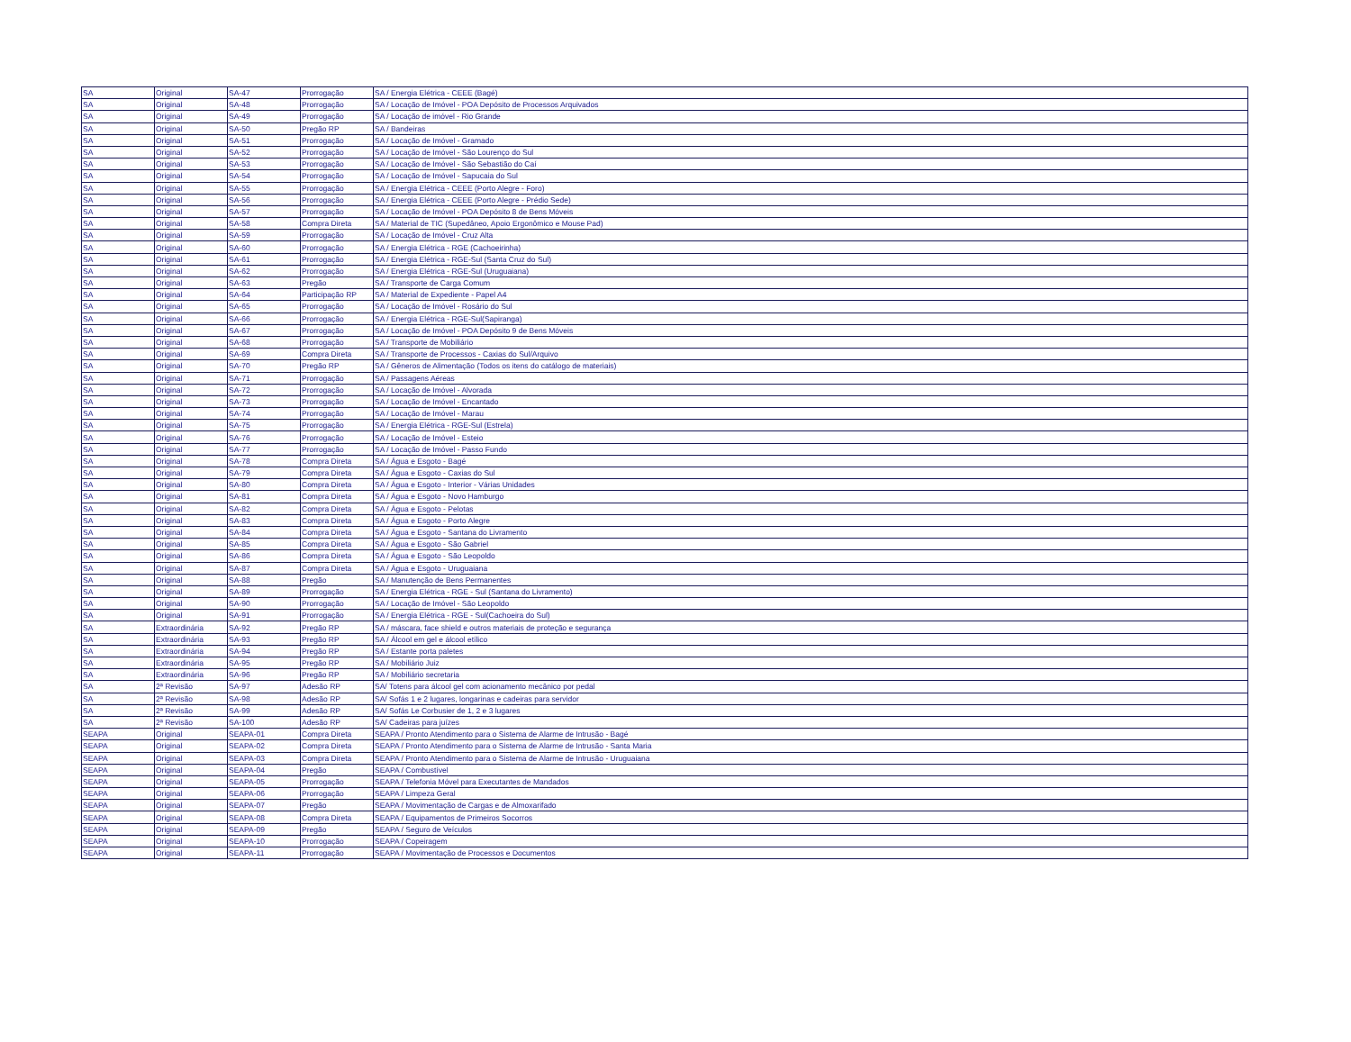| SA | Original | SA-47 | Prorrogação | SA / Energia Elétrica - CEEE (Bagé) |
| SA | Original | SA-48 | Prorrogação | SA / Locação de Imóvel - POA Depósito de Processos Arquivados |
| SA | Original | SA-49 | Prorrogação | SA / Locação de imóvel - Rio Grande |
| SA | Original | SA-50 | Pregão RP | SA / Bandeiras |
| SA | Original | SA-51 | Prorrogação | SA / Locação de Imóvel - Gramado |
| SA | Original | SA-52 | Prorrogação | SA / Locação de Imóvel - São Lourenço do Sul |
| SA | Original | SA-53 | Prorrogação | SA / Locação de Imóvel - São Sebastião do Caí |
| SA | Original | SA-54 | Prorrogação | SA / Locação de Imóvel - Sapucaia do Sul |
| SA | Original | SA-55 | Prorrogação | SA / Energia Elétrica - CEEE (Porto Alegre - Foro) |
| SA | Original | SA-56 | Prorrogação | SA / Energia Elétrica - CEEE (Porto Alegre - Prédio Sede) |
| SA | Original | SA-57 | Prorrogação | SA / Locação de Imóvel - POA Depósito 8 de Bens Móveis |
| SA | Original | SA-58 | Compra Direta | SA / Material de TIC (Supedâneo, Apoio Ergonômico e Mouse Pad) |
| SA | Original | SA-59 | Prorrogação | SA / Locação de Imóvel - Cruz Alta |
| SA | Original | SA-60 | Prorrogação | SA / Energia Elétrica - RGE (Cachoeirinha) |
| SA | Original | SA-61 | Prorrogação | SA / Energia Elétrica - RGE-Sul (Santa Cruz do Sul) |
| SA | Original | SA-62 | Prorrogação | SA / Energia Elétrica - RGE-Sul (Uruguaiana) |
| SA | Original | SA-63 | Pregão | SA / Transporte de Carga Comum |
| SA | Original | SA-64 | Participação RP | SA / Material de Expediente - Papel A4 |
| SA | Original | SA-65 | Prorrogação | SA / Locação de Imóvel - Rosário do Sul |
| SA | Original | SA-66 | Prorrogação | SA / Energia Elétrica - RGE-Sul(Sapiranga) |
| SA | Original | SA-67 | Prorrogação | SA / Locação de Imóvel - POA Depósito 9 de Bens Móveis |
| SA | Original | SA-68 | Prorrogação | SA / Transporte de Mobiliário |
| SA | Original | SA-69 | Compra Direta | SA / Transporte de Processos - Caxias do Sul/Arquivo |
| SA | Original | SA-70 | Pregão RP | SA / Gêneros de Alimentação (Todos os itens do catálogo de materiais) |
| SA | Original | SA-71 | Prorrogação | SA / Passagens Aéreas |
| SA | Original | SA-72 | Prorrogação | SA / Locação de Imóvel - Alvorada |
| SA | Original | SA-73 | Prorrogação | SA / Locação de Imóvel - Encantado |
| SA | Original | SA-74 | Prorrogação | SA / Locação de Imóvel - Marau |
| SA | Original | SA-75 | Prorrogação | SA / Energia Elétrica - RGE-Sul (Estrela) |
| SA | Original | SA-76 | Prorrogação | SA / Locação de Imóvel - Esteio |
| SA | Original | SA-77 | Prorrogação | SA / Locação de Imóvel - Passo Fundo |
| SA | Original | SA-78 | Compra Direta | SA / Água e Esgoto - Bagé |
| SA | Original | SA-79 | Compra Direta | SA / Água e Esgoto - Caxias do Sul |
| SA | Original | SA-80 | Compra Direta | SA / Água e Esgoto - Interior - Várias Unidades |
| SA | Original | SA-81 | Compra Direta | SA / Água e Esgoto - Novo Hamburgo |
| SA | Original | SA-82 | Compra Direta | SA / Água e Esgoto - Pelotas |
| SA | Original | SA-83 | Compra Direta | SA / Água e Esgoto - Porto Alegre |
| SA | Original | SA-84 | Compra Direta | SA / Água e Esgoto - Santana do Livramento |
| SA | Original | SA-85 | Compra Direta | SA / Água e Esgoto - São Gabriel |
| SA | Original | SA-86 | Compra Direta | SA / Água e Esgoto - São Leopoldo |
| SA | Original | SA-87 | Compra Direta | SA / Água e Esgoto - Uruguaiana |
| SA | Original | SA-88 | Pregão | SA / Manutenção de Bens Permanentes |
| SA | Original | SA-89 | Prorrogação | SA / Energia Elétrica - RGE - Sul (Santana do Livramento) |
| SA | Original | SA-90 | Prorrogação | SA / Locação de Imóvel - São Leopoldo |
| SA | Original | SA-91 | Prorrogação | SA / Energia Elétrica - RGE - Sul(Cachoeira do Sul) |
| SA | Extraordinária | SA-92 | Pregão RP | SA / máscara, face shield e outros materiais de proteção e segurança |
| SA | Extraordinária | SA-93 | Pregão RP | SA / Álcool em gel e álcool etílico |
| SA | Extraordinária | SA-94 | Pregão RP | SA / Estante porta paletes |
| SA | Extraordinária | SA-95 | Pregão RP | SA / Mobiliário Juiz |
| SA | Extraordinária | SA-96 | Pregão RP | SA / Mobiliário secretaria |
| SA | 2ª Revisão | SA-97 | Adesão RP | SA/ Totens para álcool gel com acionamento mecânico por pedal |
| SA | 2ª Revisão | SA-98 | Adesão RP | SA/ Sofás 1 e 2 lugares, longarinas e cadeiras para servidor |
| SA | 2ª Revisão | SA-99 | Adesão RP | SA/ Sofás Le Corbusier de 1, 2 e 3 lugares |
| SA | 2ª Revisão | SA-100 | Adesão RP | SA/ Cadeiras para juízes |
| SEAPA | Original | SEAPA-01 | Compra Direta | SEAPA / Pronto Atendimento para o Sistema de Alarme de Intrusão - Bagé |
| SEAPA | Original | SEAPA-02 | Compra Direta | SEAPA / Pronto Atendimento para o Sistema de Alarme de Intrusão - Santa Maria |
| SEAPA | Original | SEAPA-03 | Compra Direta | SEAPA / Pronto Atendimento para o Sistema de Alarme de Intrusão - Uruguaiana |
| SEAPA | Original | SEAPA-04 | Pregão | SEAPA / Combustível |
| SEAPA | Original | SEAPA-05 | Prorrogação | SEAPA / Telefonia Móvel para Executantes de Mandados |
| SEAPA | Original | SEAPA-06 | Prorrogação | SEAPA / Limpeza Geral |
| SEAPA | Original | SEAPA-07 | Pregão | SEAPA / Movimentação de Cargas e de Almoxarifado |
| SEAPA | Original | SEAPA-08 | Compra Direta | SEAPA / Equipamentos de Primeiros Socorros |
| SEAPA | Original | SEAPA-09 | Pregão | SEAPA / Seguro de Veículos |
| SEAPA | Original | SEAPA-10 | Prorrogação | SEAPA / Copeiragem |
| SEAPA | Original | SEAPA-11 | Prorrogação | SEAPA / Movimentação de Processos e Documentos |